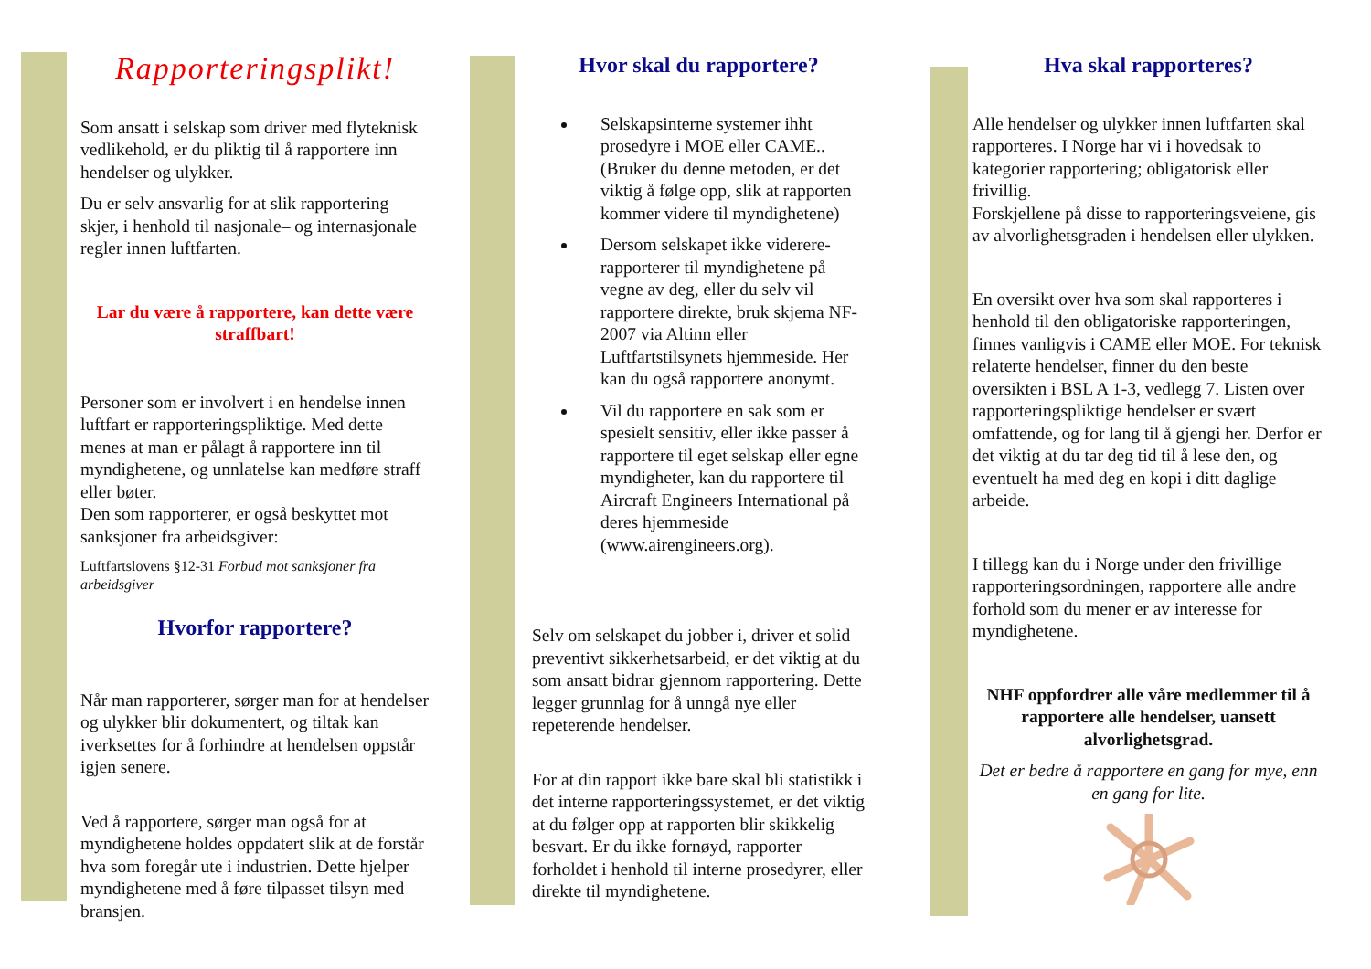Rapporteringsplikt!
Som ansatt i selskap som driver med flyteknisk vedlikehold, er du pliktig til å rapportere inn hendelser og ulykker.
Du er selv ansvarlig for at slik rapportering skjer, i henhold til nasjonale– og internasjonale regler innen luftfarten.
Lar du være å rapportere, kan dette være straffbart!
Personer som er involvert i en hendelse innen luftfart er rapporteringspliktige. Med dette menes at man er pålagt å rapportere inn til myndighetene, og unnlatelse kan medføre straff eller bøter.
Den som rapporterer, er også beskyttet mot sanksjoner fra arbeidsgiver:
Luftfartslovens §12-31 Forbud mot sanksjoner fra arbeidsgiver
Hvorfor rapportere?
Når man rapporterer, sørger man for at hendelser og ulykker blir dokumentert, og tiltak kan iverksettes for å forhindre at hendelsen oppstår igjen senere.
Ved å rapportere, sørger man også for at myndighetene holdes oppdatert slik at de forstår hva som foregår ute i industrien. Dette hjelper myndighetene med å føre tilpasset tilsyn med bransjen.
Hvor skal du rapportere?
Selskapsinterne systemer ihht prosedyre i MOE eller CAME..
(Bruker du denne metoden, er det viktig å følge opp, slik at rapporten kommer videre til myndighetene)
Dersom selskapet ikke viderere­rapporterer til myndighetene på vegne av deg, eller du selv vil rapportere direkte, bruk skjema NF-2007 via Altinn eller Luftfartstilsynets hjemmeside. Her kan du også rapportere anonymt.
Vil du rapportere en sak som er spesielt sensitiv, eller ikke passer å rapportere til eget selskap eller egne myndigheter, kan du rapportere til Aircraft Engineers International på deres hjemmeside (www.airengineers.org).
Selv om selskapet du jobber i, driver et solid preventivt sikkerhetsarbeid, er det viktig at du som ansatt bidrar gjennom rapportering. Dette legger grunnlag for å unngå nye eller repeterende hendelser.
For at din rapport ikke bare skal bli statistikk i det interne rapporteringssystemet, er det viktig at du følger opp at rapporten blir skikkelig besvart. Er du ikke fornøyd, rapporter forholdet i henhold til interne prosedyrer, eller direkte til myndighetene.
Hva skal rapporteres?
Alle hendelser og ulykker innen luftfarten skal rapporteres. I Norge har vi i hovedsak to kategorier rapportering; obligatorisk eller frivillig.
Forskjellene på disse to rapporteringsveiene, gis av alvorlighetsgraden i hendelsen eller ulykken.
En oversikt over hva som skal rapporteres i henhold til den obligatoriske rapporteringen, finnes vanligvis i CAME eller MOE. For teknisk relaterte hendelser, finner du den beste oversikten i BSL A 1-3, vedlegg 7. Listen over rapporteringspliktige hendelser er svært omfattende, og for lang til å gjengi her. Derfor er det viktig at du tar deg tid til å lese den, og eventuelt ha med deg en kopi i ditt daglige arbeide.
I tillegg kan du i Norge under den frivillige rapporteringsordningen, rapportere alle andre forhold som du mener er av interesse for myndighetene.
NHF oppfordrer alle våre medlemmer til å rapportere alle hendelser, uansett alvorlighetsgrad.
Det er bedre å rapportere en gang for mye, enn en gang for lite.